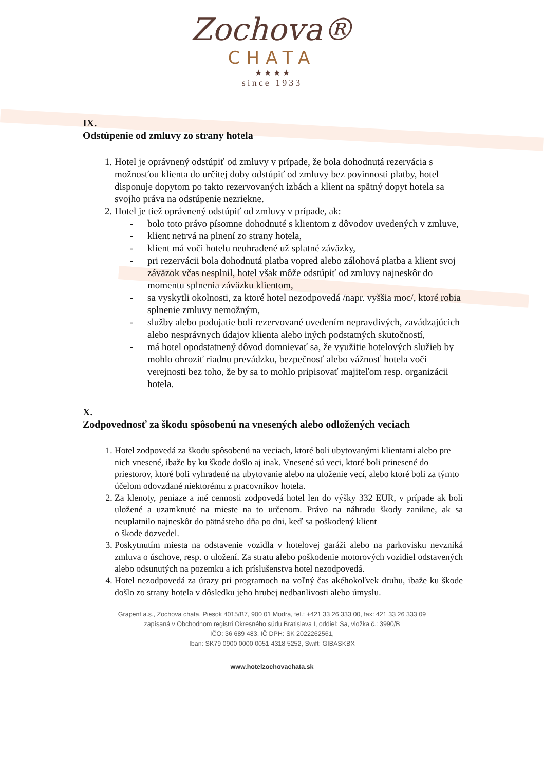Zochova®
CHATA
★ ★ ★ ★
since 1933
IX.
Odstúpenie od zmluvy zo strany hotela
1. Hotel je oprávnený odstúpiť od zmluvy v prípade, že bola dohodnutá rezervácia s možnosťou klienta do určitej doby odstúpiť od zmluvy bez povinnosti platby, hotel disponuje dopytom po takto rezervovaných izbách a klient na spätný dopyt hotela sa svojho práva na odstúpenie nezriekne.
2. Hotel je tiež oprávnený odstúpiť od zmluvy v prípade, ak:
- bolo toto právo písomne dohodnuté s klientom z dôvodov uvedených v zmluve,
- klient netrvá na plnení zo strany hotela,
- klient má voči hotelu neuhradené už splatné záväzky,
- pri rezervácii bola dohodnutá platba vopred alebo zálohová platba a klient svoj záväzok včas nesplnil, hotel však môže odstúpiť od zmluvy najneskôr do momentu splnenia záväzku klientom,
- sa vyskytli okolnosti, za ktoré hotel nezodpovedá /napr. vyššia moc/, ktoré robia splnenie zmluvy nemožným,
- služby alebo podujatie boli rezervované uvedením nepravdivých, zavádzajúcich alebo nesprávnych údajov klienta alebo iných podstatných skutočností,
- má hotel opodstatnený dôvod domnievať sa, že využitie hotelových služieb by mohlo ohroziť riadnu prevádzku, bezpečnosť alebo vážnosť hotela voči verejnosti bez toho, že by sa to mohlo pripisovať majiteľom resp. organizácii hotela.
X.
Zodpovednosť za škodu spôsobenú na vnesených alebo odložených veciach
1. Hotel zodpovedá za škodu spôsobenú na veciach, ktoré boli ubytovanými klientami alebo pre nich vnesené, ibaže by ku škode došlo aj inak. Vnesené sú veci, ktoré boli prinesené do priestorov, ktoré boli vyhradené na ubytovanie alebo na uloženie vecí, alebo ktoré boli za týmto účelom odovzdané niektorému z pracovníkov hotela.
2. Za klenoty, peniaze a iné cennosti zodpovedá hotel len do výšky 332 EUR, v prípade ak boli uložené a uzamknuté na mieste na to určenom. Právo na náhradu škody zanikne, ak sa neuplatnilo najneskôr do pätnásteho dňa po dni, keď sa poškodený klient
o škode dozvedel.
3. Poskytnutím miesta na odstavenie vozidla v hotelovej garáži alebo na parkovisku nevzniká zmluva o úschove, resp. o uložení. Za stratu alebo poškodenie motorových vozidiel odstavených alebo odsunutých na pozemku a ich príslušenstva hotel nezodpovedá.
4. Hotel nezodpovedá za úrazy pri programoch na voľný čas akéhokoľvek druhu, ibaže ku škode došlo zo strany hotela v dôsledku jeho hrubej nedbanlivosti alebo úmyslu.
Grapent a.s., Zochova chata, Piesok 4015/B7, 900 01 Modra, tel.: +421 33 26 333 00, fax: 421 33 26 333 09
zapísaná v Obchodnom registri Okresného súdu Bratislava I, oddiel: Sa, vložka č.: 3990/B
IČO: 36 689 483, IČ DPH: SK 2022262561,
Iban: SK79 0900 0000 0051 4318 5252, Swift: GIBASKBX
www.hotelzochovachata.sk